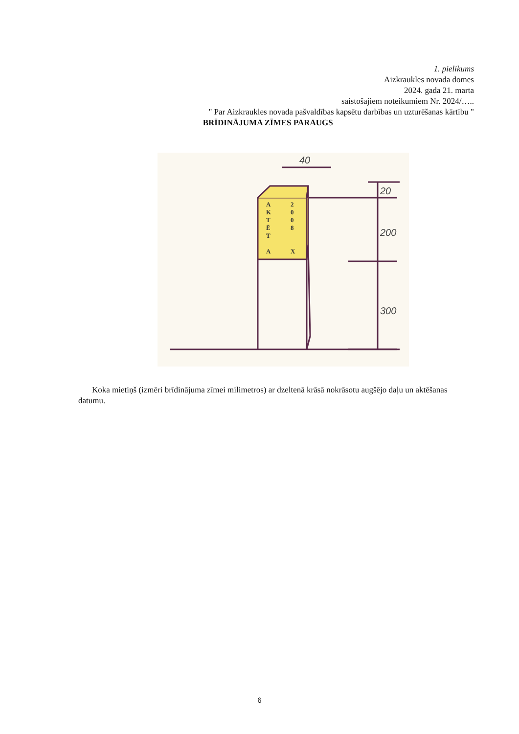1. pielikums
Aizkraukles novada domes
2024. gada 21. marta
saistošajiem noteikumiem Nr. 2024/…..
" Par Aizkraukles novada pašvaldības kapsētu darbības un uzturēšanas kārtību "
BRĪDINĀJUMA ZĪMES PARAUGS
A
2
K
0
T
0
Ē
8
T
A
X
40
20
200
300
Koka mietiņš (izmēri brīdinājuma zīmei milimetros) ar dzeltenā krāsā nokrāsotu augšējo daļu un aktēšanas datumu.
6